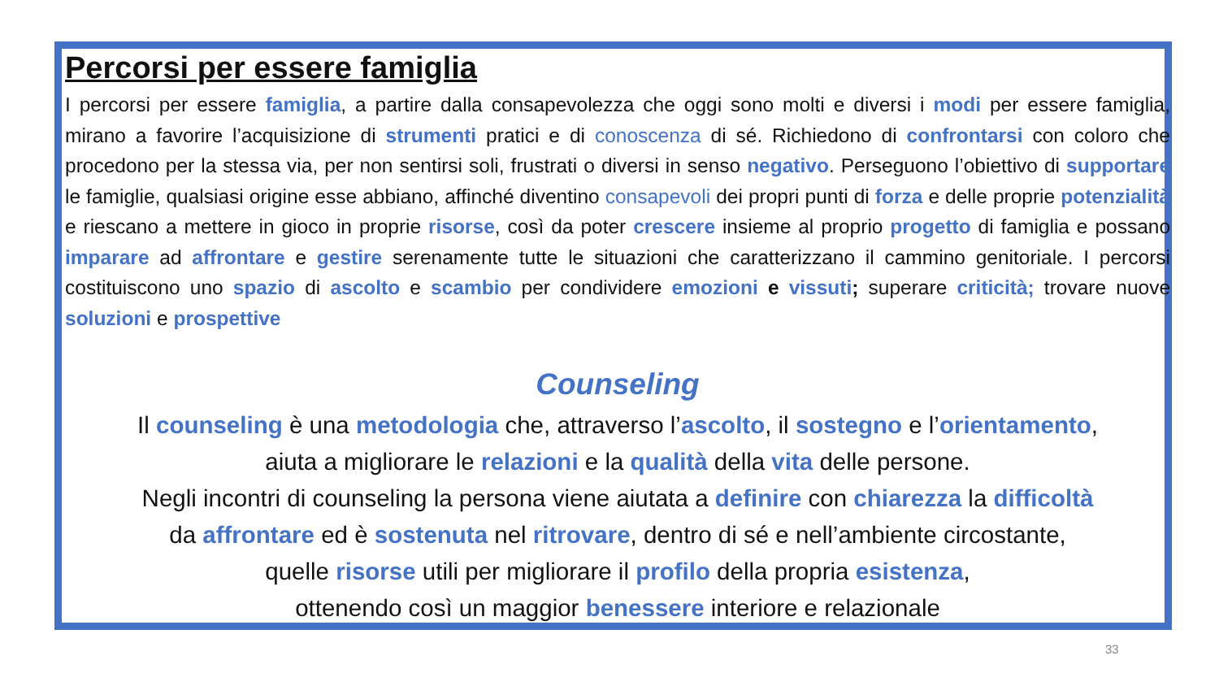Percorsi per essere famiglia
I percorsi per essere famiglia, a partire dalla consapevolezza che oggi sono molti e diversi i modi per essere famiglia, mirano a favorire l’acquisizione di strumenti pratici e di conoscenza di sé. Richiedono di confrontarsi con coloro che procedono per la stessa via, per non sentirsi soli, frustrati o diversi in senso negativo. Perseguono l’obiettivo di supportare le famiglie, qualsiasi origine esse abbiano, affinché diventino consapevoli dei propri punti di forza e delle proprie potenzialità e riescano a mettere in gioco in proprie risorse, così da poter crescere insieme al proprio progetto di famiglia e possano imparare ad affrontare e gestire serenamente tutte le situazioni che caratterizzano il cammino genitoriale. I percorsi costituiscono uno spazio di ascolto e scambio per condividere emozioni e vissuti; superare criticità; trovare nuove soluzioni e prospettive
Counseling
Il counseling è una metodologia che, attraverso l’ascolto, il sostegno e l’orientamento,
aiuta a migliorare le relazioni e la qualità della vita delle persone.
Negli incontri di counseling la persona viene aiutata a definire con chiarezza la difficoltà
da affrontare ed è sostenuta nel ritrovare, dentro di sé e nell’ambiente circostante,
quelle risorse utili per migliorare il profilo della propria esistenza,
ottenendo così un maggior benessere interiore e relazionale
33